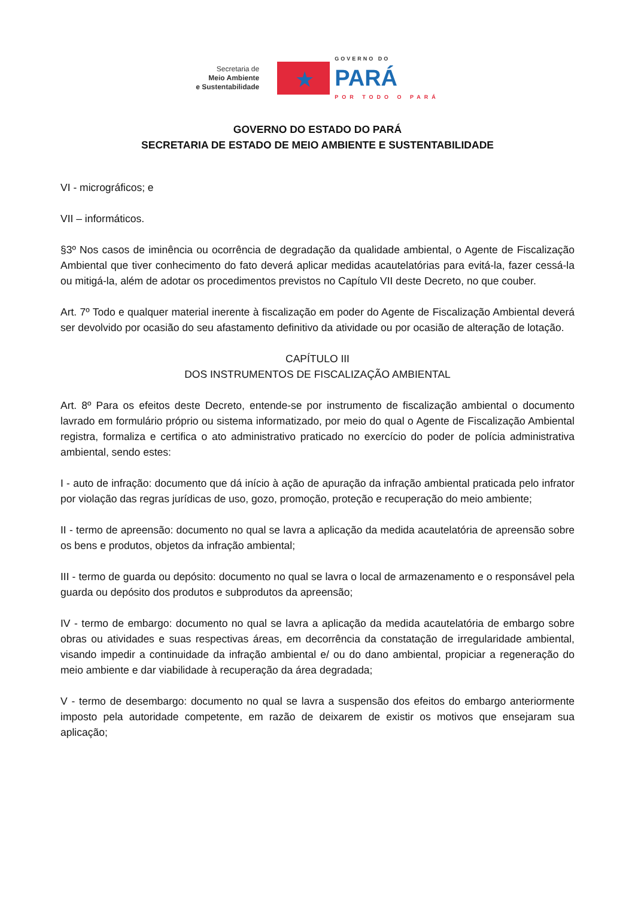Secretaria de
Meio Ambiente
e Sustentabilidade
★
GOVERNO DO
PARÁ
POR TODO O PARÁ
GOVERNO DO ESTADO DO PARÁ
SECRETARIA DE ESTADO DE MEIO AMBIENTE E SUSTENTABILIDADE
VI - micrográficos; e
VII – informáticos.
§3º Nos casos de iminência ou ocorrência de degradação da qualidade ambiental, o Agente de Fiscalização Ambiental que tiver conhecimento do fato deverá aplicar medidas acautelatórias para evitá-la, fazer cessá-la ou mitigá-la, além de adotar os procedimentos previstos no Capítulo VII deste Decreto, no que couber.
Art. 7º Todo e qualquer material inerente à fiscalização em poder do Agente de Fiscalização Ambiental deverá ser devolvido por ocasião do seu afastamento definitivo da atividade ou por ocasião de alteração de lotação.
CAPÍTULO III
DOS INSTRUMENTOS DE FISCALIZAÇÃO AMBIENTAL
Art. 8º Para os efeitos deste Decreto, entende-se por instrumento de fiscalização ambiental o documento lavrado em formulário próprio ou sistema informatizado, por meio do qual o Agente de Fiscalização Ambiental registra, formaliza e certifica o ato administrativo praticado no exercício do poder de polícia administrativa ambiental, sendo estes:
I - auto de infração: documento que dá início à ação de apuração da infração ambiental praticada pelo infrator por violação das regras jurídicas de uso, gozo, promoção, proteção e recuperação do meio ambiente;
II - termo de apreensão: documento no qual se lavra a aplicação da medida acautelatória de apreensão sobre os bens e produtos, objetos da infração ambiental;
III - termo de guarda ou depósito: documento no qual se lavra o local de armazenamento e o responsável pela guarda ou depósito dos produtos e subprodutos da apreensão;
IV - termo de embargo: documento no qual se lavra a aplicação da medida acautelatória de embargo sobre obras ou atividades e suas respectivas áreas, em decorrência da constatação de irregularidade ambiental, visando impedir a continuidade da infração ambiental e/ ou do dano ambiental, propiciar a regeneração do meio ambiente e dar viabilidade à recuperação da área degradada;
V - termo de desembargo: documento no qual se lavra a suspensão dos efeitos do embargo anteriormente imposto pela autoridade competente, em razão de deixarem de existir os motivos que ensejaram sua aplicação;